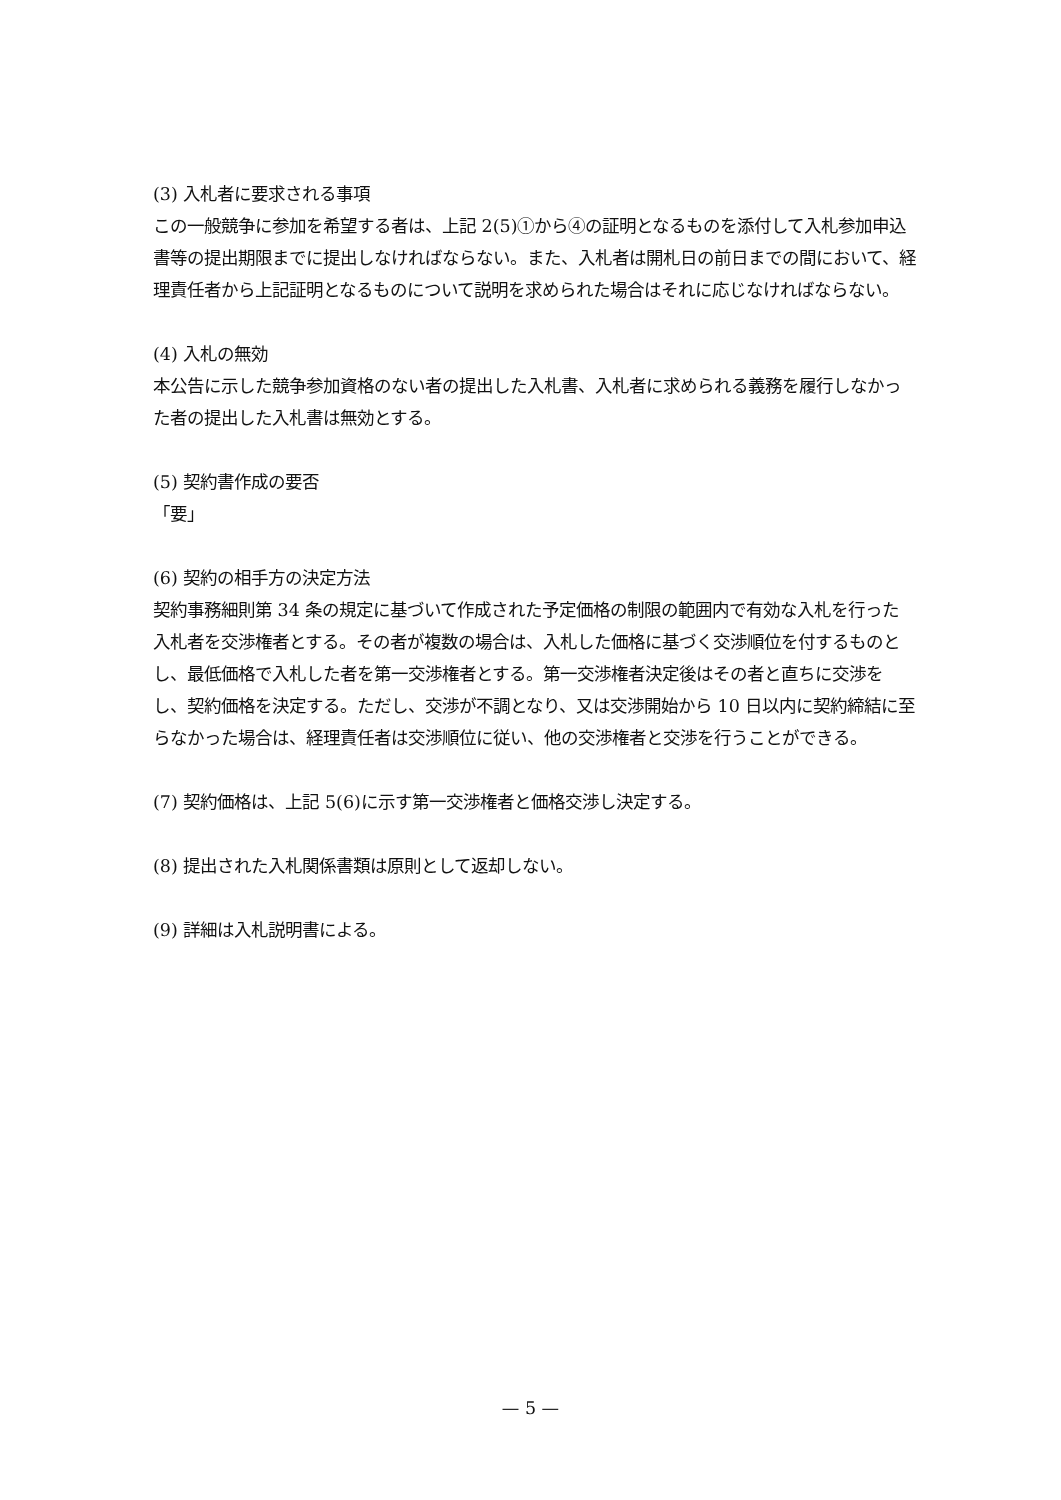(3) 入札者に要求される事項
この一般競争に参加を希望する者は、上記 2(5)①から④の証明となるものを添付して入札参加申込書等の提出期限までに提出しなければならない。また、入札者は開札日の前日までの間において、経理責任者から上記証明となるものについて説明を求められた場合はそれに応じなければならない。
(4) 入札の無効
本公告に示した競争参加資格のない者の提出した入札書、入札者に求められる義務を履行しなかった者の提出した入札書は無効とする。
(5) 契約書作成の要否
「要」
(6) 契約の相手方の決定方法
契約事務細則第 34 条の規定に基づいて作成された予定価格の制限の範囲内で有効な入札を行った入札者を交渉権者とする。その者が複数の場合は、入札した価格に基づく交渉順位を付するものとし、最低価格で入札した者を第一交渉権者とする。第一交渉権者決定後はその者と直ちに交渉をし、契約価格を決定する。ただし、交渉が不調となり、又は交渉開始から 10 日以内に契約締結に至らなかった場合は、経理責任者は交渉順位に従い、他の交渉権者と交渉を行うことができる。
(7) 契約価格は、上記 5(6)に示す第一交渉権者と価格交渉し決定する。
(8) 提出された入札関係書類は原則として返却しない。
(9) 詳細は入札説明書による。
— 5 —